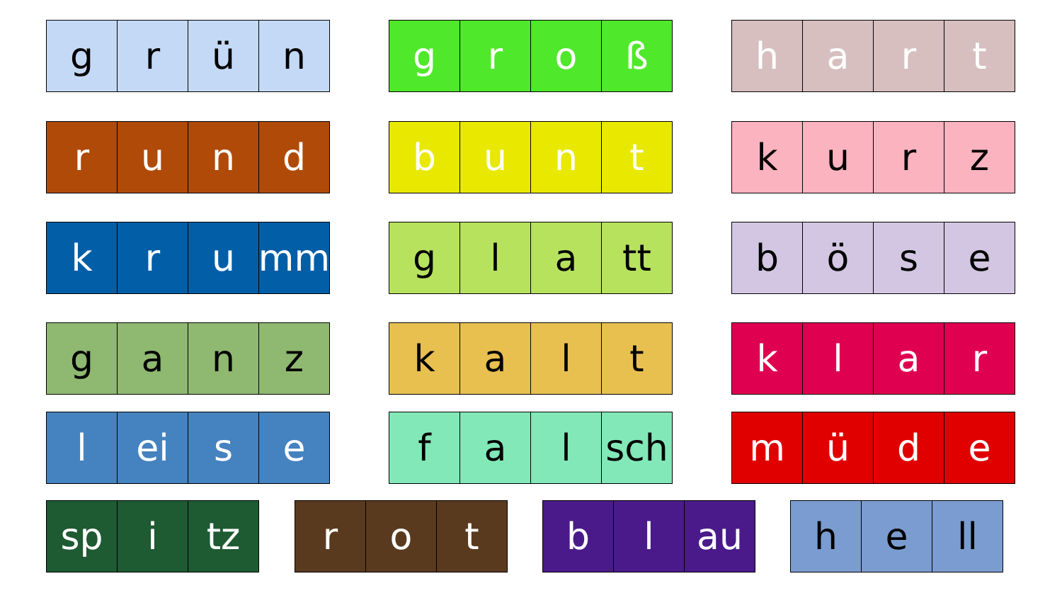g r ü n g r o ß h a r t
r u n d b u n t k u r z
k r u mm g l a tt b ö s e
g a n z k a l t k l a r
l ei s e f a l sch m ü d e
sp i tz r o t b l au h e ll